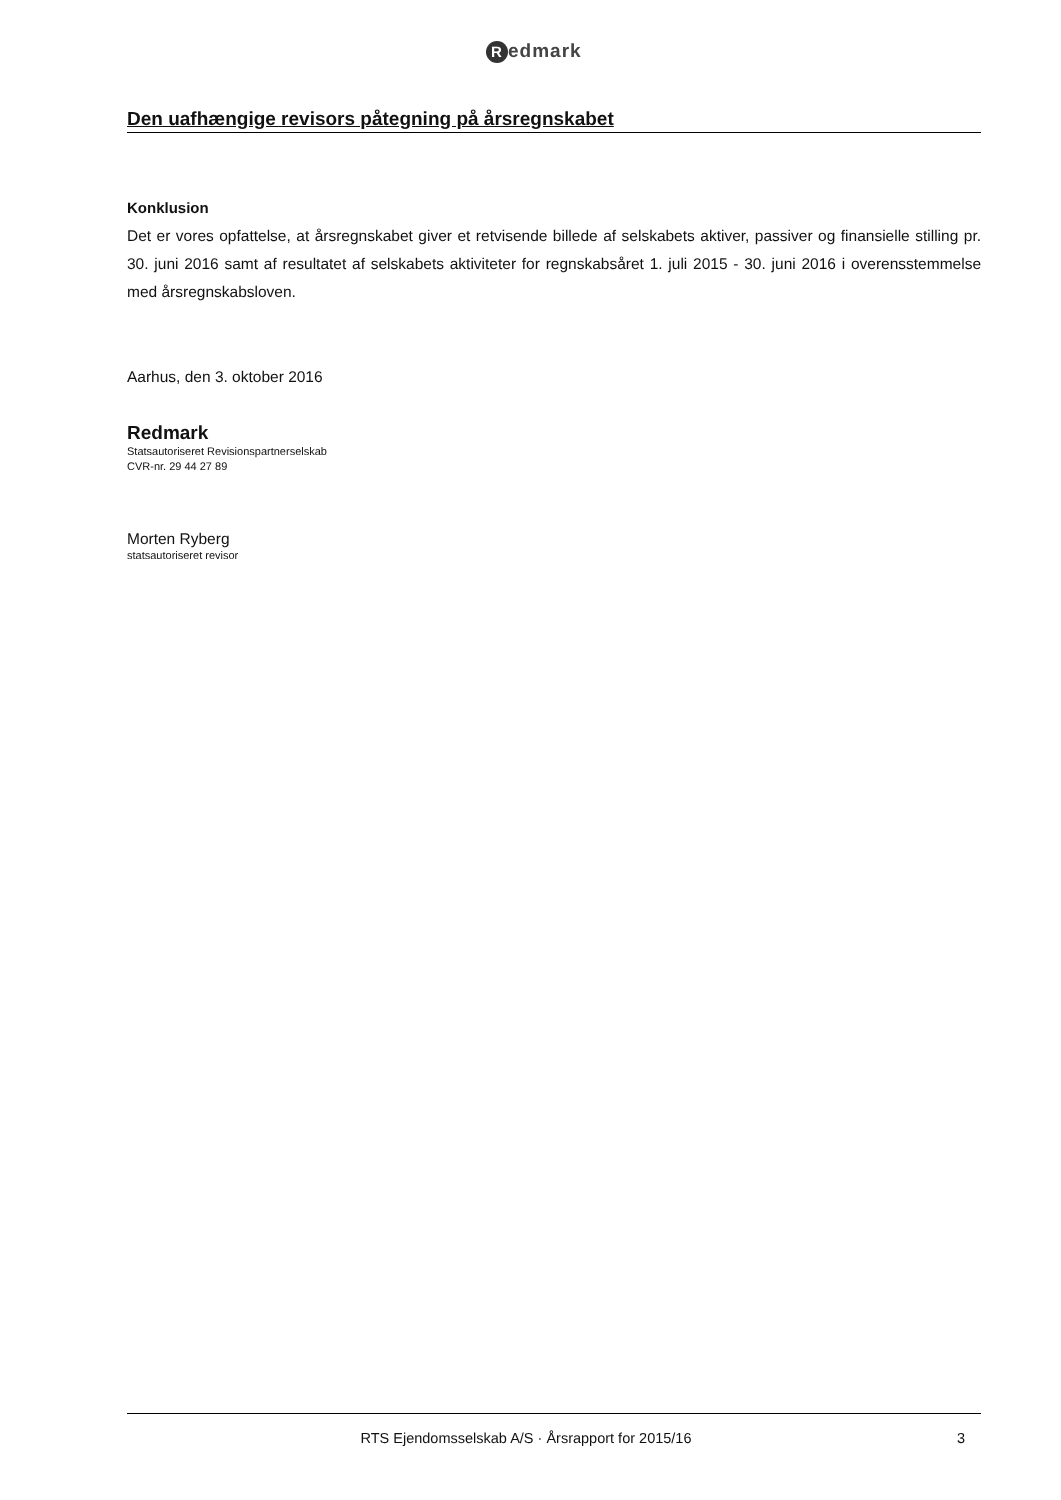Redmark
Den uafhængige revisors påtegning på årsregnskabet
Konklusion
Det er vores opfattelse, at årsregnskabet giver et retvisende billede af selskabets aktiver, passiver og finansielle stilling pr. 30. juni 2016 samt af resultatet af selskabets aktiviteter for regnskabsåret 1. juli 2015 - 30. juni 2016 i overensstemmelse med årsregnskabsloven.
Aarhus, den 3. oktober 2016
Redmark
Statsautoriseret Revisionspartnerselskab
CVR-nr. 29 44 27 89
Morten Ryberg
statsautoriseret revisor
RTS Ejendomsselskab A/S · Årsrapport for 2015/16
3